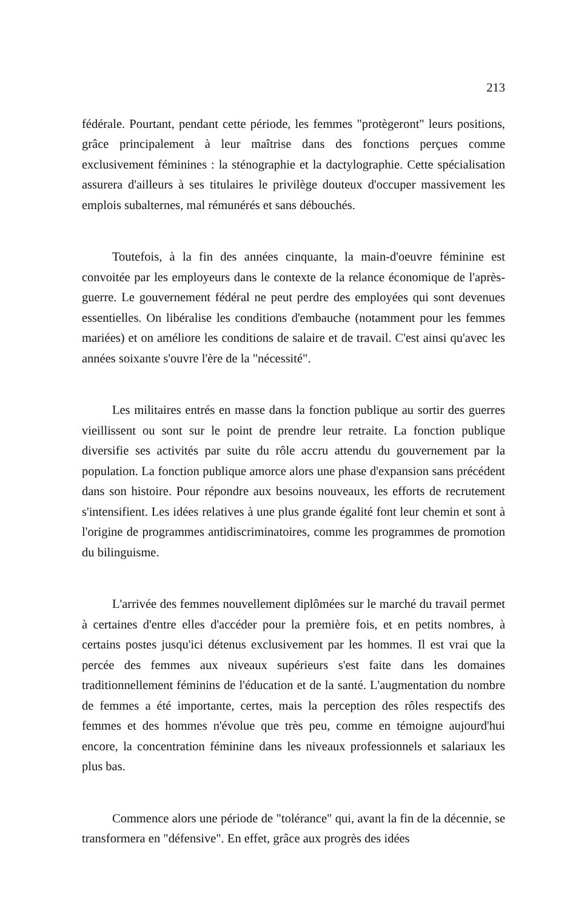213
fédérale. Pourtant, pendant cette période, les femmes "protègeront" leurs positions, grâce principalement à leur maîtrise dans des fonctions perçues comme exclusivement féminines : la sténographie et la dactylographie. Cette spécialisation assurera d'ailleurs à ses titulaires le privilège douteux d'occuper massivement les emplois subalternes, mal rémunérés et sans débouchés.
Toutefois, à la fin des années cinquante, la main-d'oeuvre féminine est convoitée par les employeurs dans le contexte de la relance économique de l'après-guerre. Le gouvernement fédéral ne peut perdre des employées qui sont devenues essentielles. On libéralise les conditions d'embauche (notamment pour les femmes mariées) et on améliore les conditions de salaire et de travail. C'est ainsi qu'avec les années soixante s'ouvre l'ère de la "nécessité".
Les militaires entrés en masse dans la fonction publique au sortir des guerres vieillissent ou sont sur le point de prendre leur retraite. La fonction publique diversifie ses activités par suite du rôle accru attendu du gouvernement par la population. La fonction publique amorce alors une phase d'expansion sans précédent dans son histoire. Pour répondre aux besoins nouveaux, les efforts de recrutement s'intensifient. Les idées relatives à une plus grande égalité font leur chemin et sont à l'origine de programmes antidiscriminatoires, comme les programmes de promotion du bilinguisme.
L'arrivée des femmes nouvellement diplômées sur le marché du travail permet à certaines d'entre elles d'accéder pour la première fois, et en petits nombres, à certains postes jusqu'ici détenus exclusivement par les hommes. Il est vrai que la percée des femmes aux niveaux supérieurs s'est faite dans les domaines traditionnellement féminins de l'éducation et de la santé. L'augmentation du nombre de femmes a été importante, certes, mais la perception des rôles respectifs des femmes et des hommes n'évolue que très peu, comme en témoigne aujourd'hui encore, la concentration féminine dans les niveaux professionnels et salariaux les plus bas.
Commence alors une période de "tolérance" qui, avant la fin de la décennie, se transformera en "défensive". En effet, grâce aux progrès des idées